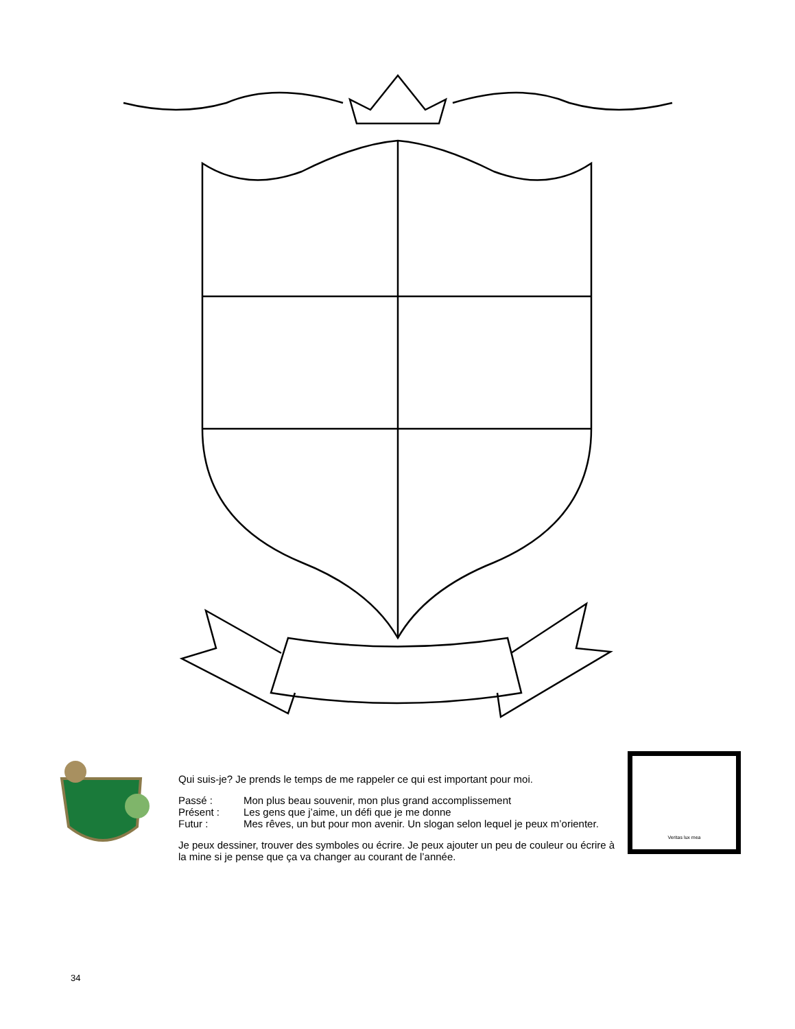Qui suis-je? Je prends le temps de me rappeler ce qui est important pour moi.
Passé : Mon plus beau souvenir, mon plus grand accomplissement
Présent : Les gens que j’aime, un défi que je me donne
Futur : Mes rêves, un but pour mon avenir. Un slogan selon lequel je peux m’orienter.
Je peux dessiner, trouver des symboles ou écrire. Je peux ajouter un peu de couleur ou écrire à la mine si je pense que ça va changer au courant de l’année.
Veritas lux mea
34